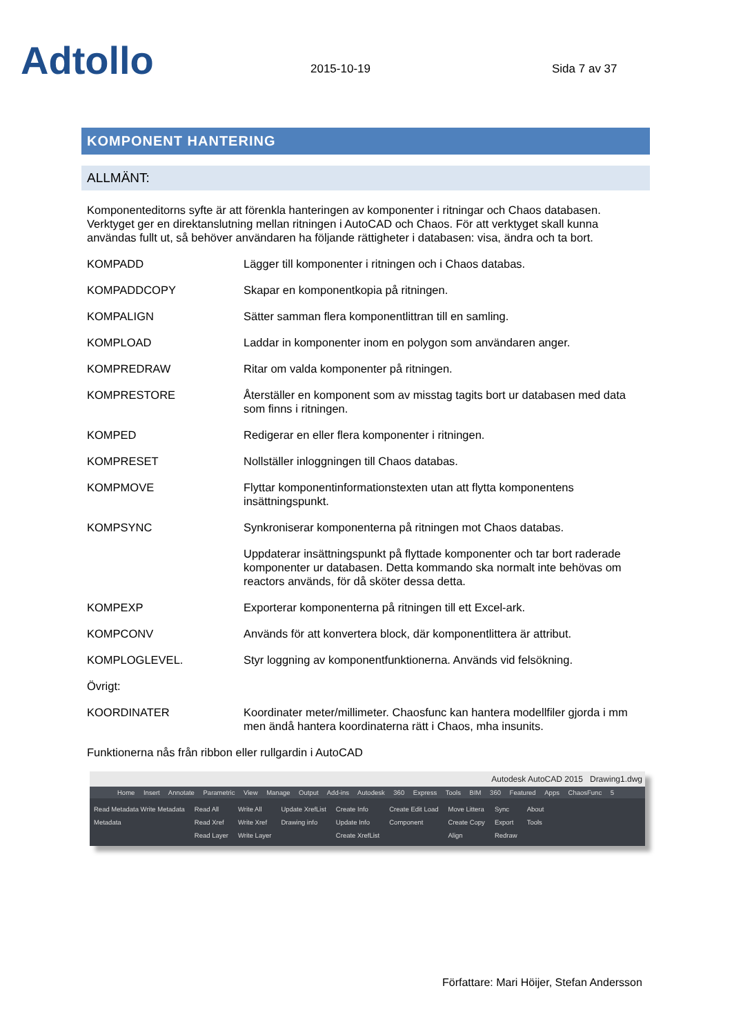Adtollo
2015-10-19
Sida 7 av 37
KOMPONENT HANTERING
ALLMÄNT:
Komponenteditorns syfte är att förenkla hanteringen av komponenter i ritningar och Chaos databasen. Verktyget ger en direktanslutning mellan ritningen i AutoCAD och Chaos. För att verktyget skall kunna användas fullt ut, så behöver användaren ha följande rättigheter i databasen: visa, ändra och ta bort.
| KOMPADD | Lägger till komponenter i ritningen och i Chaos databas. |
| KOMPADDCOPY | Skapar en komponentkopia på ritningen. |
| KOMPALIGN | Sätter samman flera komponentlittran till en samling. |
| KOMPLOAD | Laddar in komponenter inom en polygon som användaren anger. |
| KOMPREDRAW | Ritar om valda komponenter på ritningen. |
| KOMPRESTORE | Återställer en komponent som av misstag tagits bort ur databasen med data som finns i ritningen. |
| KOMPED | Redigerar en eller flera komponenter i ritningen. |
| KOMPRESET | Nollställer inloggningen till Chaos databas. |
| KOMPMOVE | Flyttar komponentinformationstexten utan att flytta komponentens insättningspunkt. |
| KOMPSYNC | Synkroniserar komponenterna på ritningen mot Chaos databas. |
| | Uppdaterar insättningspunkt på flyttade komponenter och tar bort raderade komponenter ur databasen. Detta kommando ska normalt inte behövas om reactors används, för då sköter dessa detta. |
| KOMPEXP | Exporterar komponenterna på ritningen till ett Excel-ark. |
| KOMPCONV | Används för att konvertera block, där komponentlittera är attribut. |
| KOMPLOGLEVEL. | Styr loggning av komponentfunktionerna. Används vid felsökning. |
| Övrigt: | |
| KOORDINATER | Koordinater meter/millimeter. Chaosfunc kan hantera modellfiler gjorda i mm men ändå hantera koordinaterna rätt i Chaos, mha insunits. |
Funktionerna nås från ribbon eller rullgardin i AutoCAD
Autodesk AutoCAD 2015 Drawing1.dwg
Home Insert Annotate Parametric View Manage Output Add-ins Autodesk 360 Express Tools BIM 360 Featured Apps ChaosFunc 5
Read Metadata Write Metadata
Metadata
Read All
Read Xref
Read Layer
Write All
Write Xref
Write Layer
Update XrefList
Drawing info
Create Info
Update Info
Create XrefList
Create Edit Load
Component
Move Littera
Create Copy
Align
Sync
Export
Redraw
About
Tools
Författare: Mari Höijer, Stefan Andersson